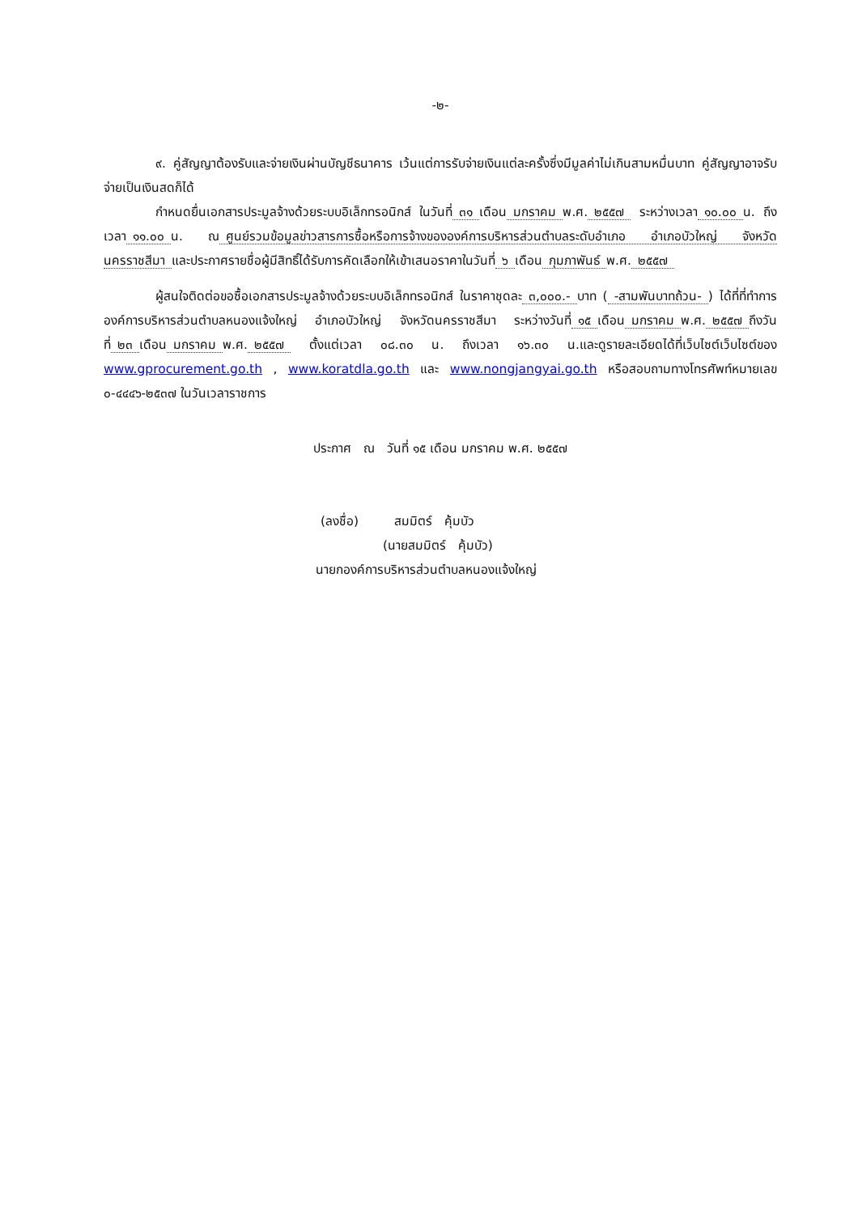-๒-
๙. คู่สัญญาต้องรับและจ่ายเงินผ่านบัญชีธนาคาร เว้นแต่การรับจ่ายเงินแต่ละครั้งซึ่งมีมูลค่าไม่เกินสามหมื่นบาท คู่สัญญาอาจรับจ่ายเป็นเงินสดก็ได้
กำหนดยื่นเอกสารประมูลจ้างด้วยระบบอิเล็กทรอนิกส์ ในวันที่ ๓๑ เดือน มกราคม พ.ศ. ๒๕๕๗ ระหว่างเวลา ๑๐.๐๐ น. ถึงเวลา ๑๑.๐๐ น. ณ ศูนย์รวมข้อมูลข่าวสารการซื้อหรือการจ้างขององค์การบริหารส่วนตำบลระดับอำเภอ อำเภอบัวใหญ่ จังหวัดนครราชสีมา และประกาศรายชื่อผู้มีสิทธิ์ได้รับการคัดเลือกให้เข้าเสนอราคาในวันที่ ๖ เดือน กุมภาพันธ์ พ.ศ. ๒๕๕๗
ผู้สนใจติดต่อขอซื้อเอกสารประมูลจ้างด้วยระบบอิเล็กทรอนิกส์ ในราคาชุดละ ๓,๐๐๐.- บาท (-สามพันบาทถ้วน-) ได้ที่ที่ทำการองค์การบริหารส่วนตำบลหนองแจ้งใหญ่ อำเภอบัวใหญ่ จังหวัดนครราชสีมา ระหว่างวันที่ ๑๕ เดือน มกราคม พ.ศ. ๒๕๕๗ ถึงวันที่ ๒๓ เดือน มกราคม พ.ศ. ๒๕๕๗ ตั้งแต่เวลา ๐๘.๓๐ น. ถึงเวลา ๑๖.๓๐ น.และดูรายละเอียดได้ที่เว็บไซต์เว็บไซต์ของ www.gprocurement.go.th , www.koratdla.go.th และ www.nongjangyai.go.th หรือสอบถามทางโทรศัพท์หมายเลข ๐-๔๔๔๖-๒๕๓๗ ในวันเวลาราชการ
ประกาศ ณ วันที่ ๑๕ เดือน มกราคม พ.ศ. ๒๕๕๗
(ลงชื่อ) สมมิตร์ คุ้มบัว
(นายสมมิตร์ คุ้มบัว)
นายกองค์การบริหารส่วนตำบลหนองแจ้งใหญ่